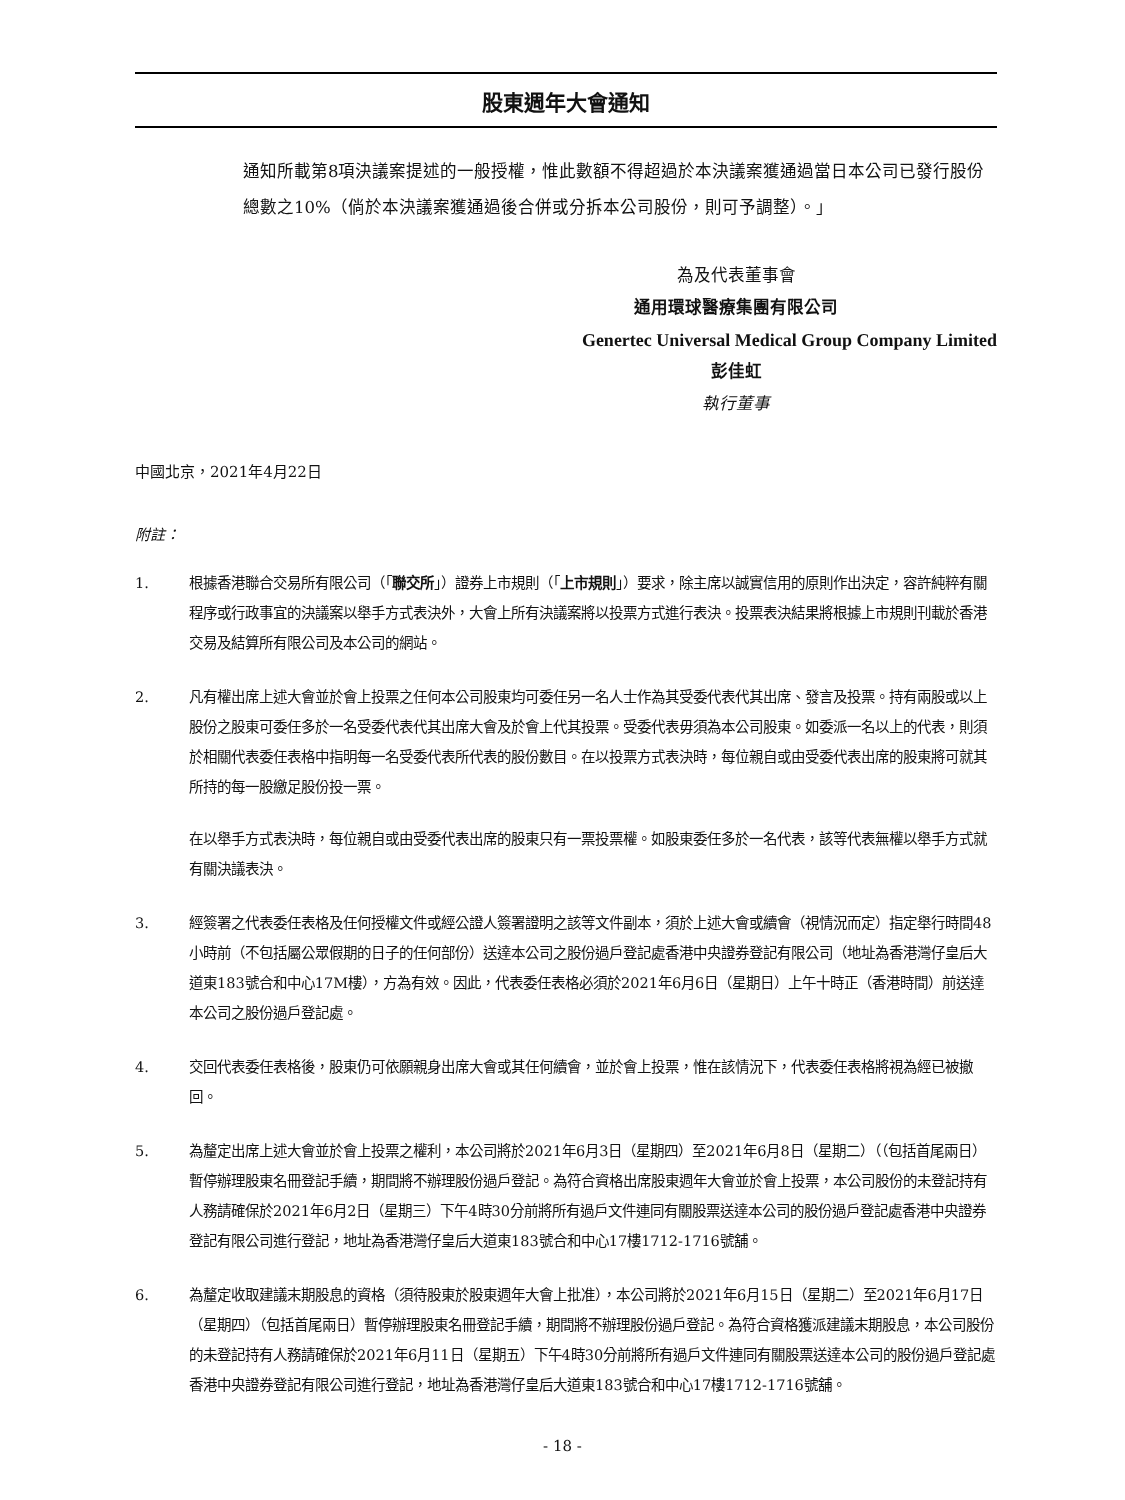股東週年大會通知
通知所載第8項決議案提述的一般授權，惟此數額不得超過於本決議案獲通過當日本公司已發行股份總數之10%（倘於本決議案獲通過後合併或分拆本公司股份，則可予調整）。」
為及代表董事會
通用環球醫療集團有限公司
Genertec Universal Medical Group Company Limited
彭佳虹
執行董事
中國北京，2021年4月22日
附註：
1. 根據香港聯合交易所有限公司（「聯交所」）證券上市規則（「上市規則」）要求，除主席以誠實信用的原則作出決定，容許純粹有關程序或行政事宜的決議案以舉手方式表決外，大會上所有決議案將以投票方式進行表決。投票表決結果將根據上市規則刊載於香港交易及結算所有限公司及本公司的網站。
2. 凡有權出席上述大會並於會上投票之任何本公司股東均可委任另一名人士作為其受委代表代其出席、發言及投票。持有兩股或以上股份之股東可委任多於一名受委代表代其出席大會及於會上代其投票。受委代表毋須為本公司股東。如委派一名以上的代表，則須於相關代表委任表格中指明每一名受委代表所代表的股份數目。在以投票方式表決時，每位親自或由受委代表出席的股東將可就其所持的每一股繳足股份投一票。
在以舉手方式表決時，每位親自或由受委代表出席的股東只有一票投票權。如股東委任多於一名代表，該等代表無權以舉手方式就有關決議表決。
3. 經簽署之代表委任表格及任何授權文件或經公證人簽署證明之該等文件副本，須於上述大會或續會（視情況而定）指定舉行時間48小時前（不包括屬公眾假期的日子的任何部份）送達本公司之股份過戶登記處香港中央證券登記有限公司（地址為香港灣仔皇后大道東183號合和中心17M樓），方為有效。因此，代表委任表格必須於2021年6月6日（星期日）上午十時正（香港時間）前送達本公司之股份過戶登記處。
4. 交回代表委任表格後，股東仍可依願親身出席大會或其任何續會，並於會上投票，惟在該情況下，代表委任表格將視為經已被撤回。
5. 為釐定出席上述大會並於會上投票之權利，本公司將於2021年6月3日（星期四）至2021年6月8日（星期二）（（包括首尾兩日）暫停辦理股東名冊登記手續，期間將不辦理股份過戶登記。為符合資格出席股東週年大會並於會上投票，本公司股份的未登記持有人務請確保於2021年6月2日（星期三）下午4時30分前將所有過戶文件連同有關股票送達本公司的股份過戶登記處香港中央證券登記有限公司進行登記，地址為香港灣仔皇后大道東183號合和中心17樓1712-1716號舖。
6. 為釐定收取建議末期股息的資格（須待股東於股東週年大會上批准），本公司將於2021年6月15日（星期二）至2021年6月17日（星期四）（包括首尾兩日）暫停辦理股東名冊登記手續，期間將不辦理股份過戶登記。為符合資格獲派建議末期股息，本公司股份的未登記持有人務請確保於2021年6月11日（星期五）下午4時30分前將所有過戶文件連同有關股票送達本公司的股份過戶登記處香港中央證券登記有限公司進行登記，地址為香港灣仔皇后大道東183號合和中心17樓1712-1716號舖。
- 18 -